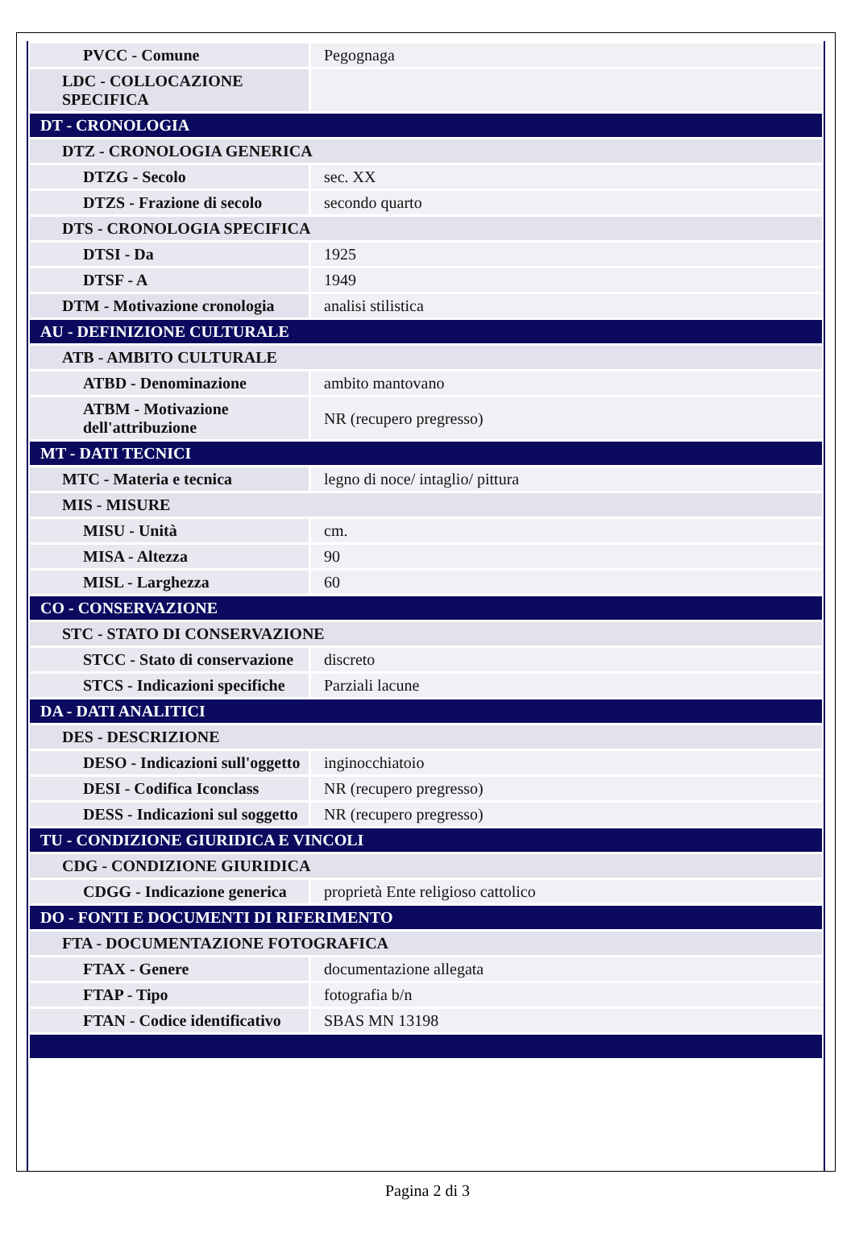| PVCC - Comune | Pegognaga |
| LDC - COLLOCAZIONE SPECIFICA | |
| DT - CRONOLOGIA | |
| DTZ - CRONOLOGIA GENERICA | |
| DTZG - Secolo | sec. XX |
| DTZS - Frazione di secolo | secondo quarto |
| DTS - CRONOLOGIA SPECIFICA | |
| DTSI - Da | 1925 |
| DTSF - A | 1949 |
| DTM - Motivazione cronologia | analisi stilistica |
| AU - DEFINIZIONE CULTURALE | |
| ATB - AMBITO CULTURALE | |
| ATBD - Denominazione | ambito mantovano |
| ATBM - Motivazione dell'attribuzione | NR (recupero pregresso) |
| MT - DATI TECNICI | |
| MTC - Materia e tecnica | legno di noce/ intaglio/ pittura |
| MIS - MISURE | |
| MISU - Unità | cm. |
| MISA - Altezza | 90 |
| MISL - Larghezza | 60 |
| CO - CONSERVAZIONE | |
| STC - STATO DI CONSERVAZIONE | |
| STCC - Stato di conservazione | discreto |
| STCS - Indicazioni specifiche | Parziali lacune |
| DA - DATI ANALITICI | |
| DES - DESCRIZIONE | |
| DESO - Indicazioni sull'oggetto | inginocchiatoio |
| DESI - Codifica Iconclass | NR (recupero pregresso) |
| DESS - Indicazioni sul soggetto | NR (recupero pregresso) |
| TU - CONDIZIONE GIURIDICA E VINCOLI | |
| CDG - CONDIZIONE GIURIDICA | |
| CDGG - Indicazione generica | proprietà Ente religioso cattolico |
| DO - FONTI E DOCUMENTI DI RIFERIMENTO | |
| FTA - DOCUMENTAZIONE FOTOGRAFICA | |
| FTAX - Genere | documentazione allegata |
| FTAP - Tipo | fotografia b/n |
| FTAN - Codice identificativo | SBAS MN 13198 |
Pagina 2 di 3